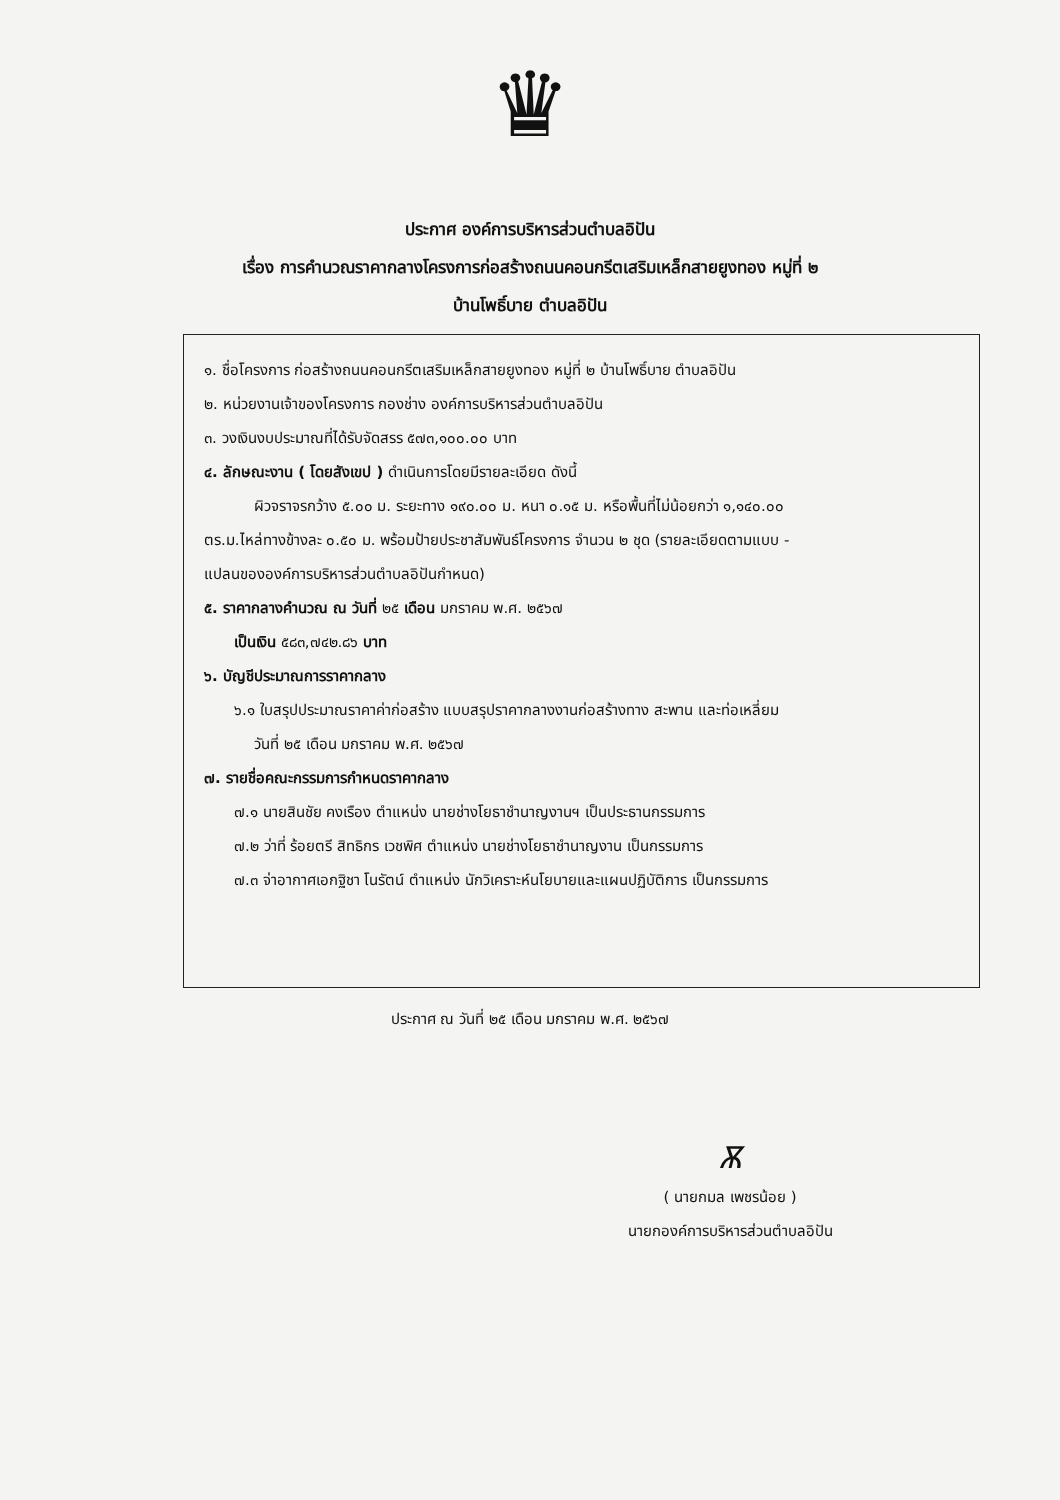♛
ประกาศ องค์การบริหารส่วนตำบลอิปัน
เรื่อง การคำนวณราคากลางโครงการก่อสร้างถนนคอนกรีตเสริมเหล็กสายยูงทอง หมู่ที่ ๒
บ้านโพธิ์บาย ตำบลอิปัน
๑. ชื่อโครงการ ก่อสร้างถนนคอนกรีตเสริมเหล็กสายยูงทอง หมู่ที่ ๒ บ้านโพธิ์บาย ตำบลอิปัน
๒. หน่วยงานเจ้าของโครงการ กองช่าง องค์การบริหารส่วนตำบลอิปัน
๓. วงเงินงบประมาณที่ได้รับจัดสรร ๕๗๓,๑๐๐.๐๐ บาท
๔. ลักษณะงาน ( โดยสังเขป ) ดำเนินการโดยมีรายละเอียด ดังนี้
ผิวจราจรกว้าง ๕.๐๐ ม. ระยะทาง ๑๙๐.๐๐ ม. หนา ๐.๑๕ ม. หรือพื้นที่ไม่น้อยกว่า ๑,๑๔๐.๐๐
ตร.ม.ไหล่ทางข้างละ ๐.๕๐ ม. พร้อมป้ายประชาสัมพันธ์โครงการ จำนวน ๒ ชุด (รายละเอียดตามแบบ -
แปลนขององค์การบริหารส่วนตำบลอิปันกำหนด)
๕. ราคากลางคำนวณ ณ วันที่ ๒๕ เดือน มกราคม พ.ศ. ๒๕๖๗
เป็นเงิน ๕๘๓,๗๔๒.๘๖ บาท
๖. บัญชีประมาณการราคากลาง
๖.๑ ใบสรุปประมาณราคาค่าก่อสร้าง แบบสรุปราคากลางงานก่อสร้างทาง สะพาน และท่อเหลี่ยม
วันที่ ๒๕ เดือน มกราคม พ.ศ. ๒๕๖๗
๗. รายชื่อคณะกรรมการกำหนดราคากลาง
๗.๑ นายสินชัย คงเรือง ตำแหน่ง นายช่างโยธาชำนาญงานฯ เป็นประธานกรรมการ
๗.๒ ว่าที่ ร้อยตรี สิทธิกร เวชพิศ ตำแหน่ง นายช่างโยธาชำนาญงาน เป็นกรรมการ
๗.๓ จ่าอากาศเอกฐิชา โนรัตน์ ตำแหน่ง นักวิเคราะห์นโยบายและแผนปฏิบัติการ เป็นกรรมการ
ประกาศ ณ วันที่ ๒๕ เดือน มกราคม พ.ศ. ๒๕๖๗
Ѫ
( นายกมล เพชรน้อย )
นายกองค์การบริหารส่วนตำบลอิปัน